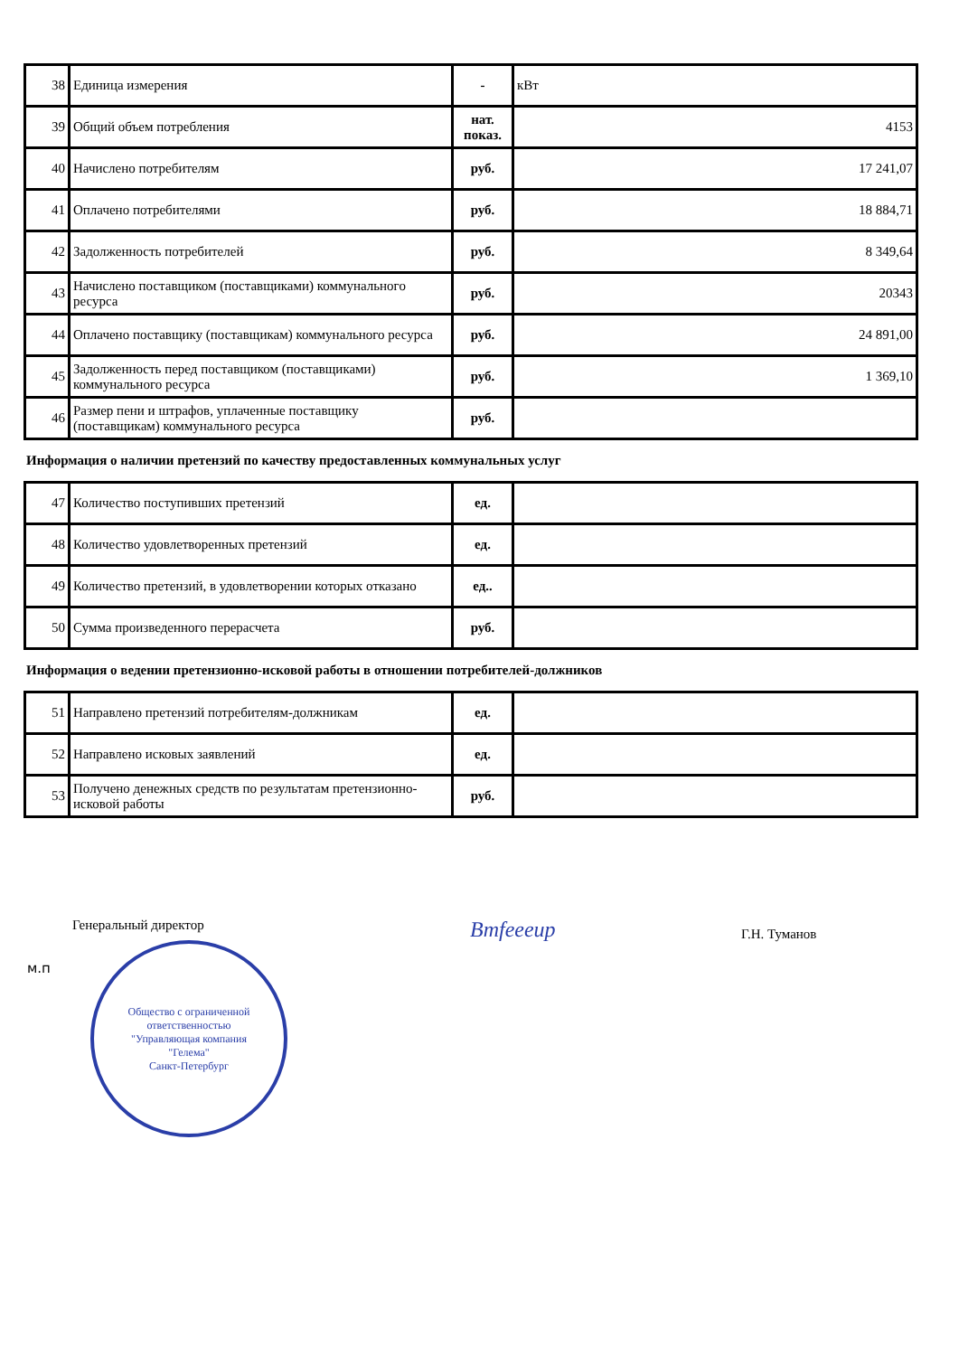| 38 | Единица измерения | - | кВт |
| 39 | Общий объем потребления | нат. показ. | 4153 |
| 40 | Начислено потребителям | руб. | 17 241,07 |
| 41 | Оплачено потребителями | руб. | 18 884,71 |
| 42 | Задолженность потребителей | руб. | 8 349,64 |
| 43 | Начислено поставщиком (поставщиками) коммунального ресурса | руб. | 20343 |
| 44 | Оплачено поставщику (поставщикам) коммунального ресурса | руб. | 24 891,00 |
| 45 | Задолженность перед поставщиком (поставщиками) коммунального ресурса | руб. | 1 369,10 |
| 46 | Размер пени и штрафов, уплаченные поставщику (поставщикам) коммунального ресурса | руб. | |
Информация о наличии претензий по качеству предоставленных коммунальных услуг
| 47 | Количество поступивших претензий | ед. | |
| 48 | Количество удовлетворенных претензий | ед. | |
| 49 | Количество претензий, в удовлетворении которых отказано | ед.. | |
| 50 | Сумма произведенного перерасчета | руб. | |
Информация о ведении претензионно-исковой работы в отношении потребителей-должников
| 51 | Направлено претензий потребителям-должникам | ед. | |
| 52 | Направлено исковых заявлений | ед. | |
| 53 | Получено денежных средств по результатам претензионно-исковой работы | руб. | |
Генеральный директор
Bmfeeeup
Г.Н. Туманов
м.п
Общество с ограниченной ответственностью
"Управляющая компания
"Гелема"
Санкт-Петербург